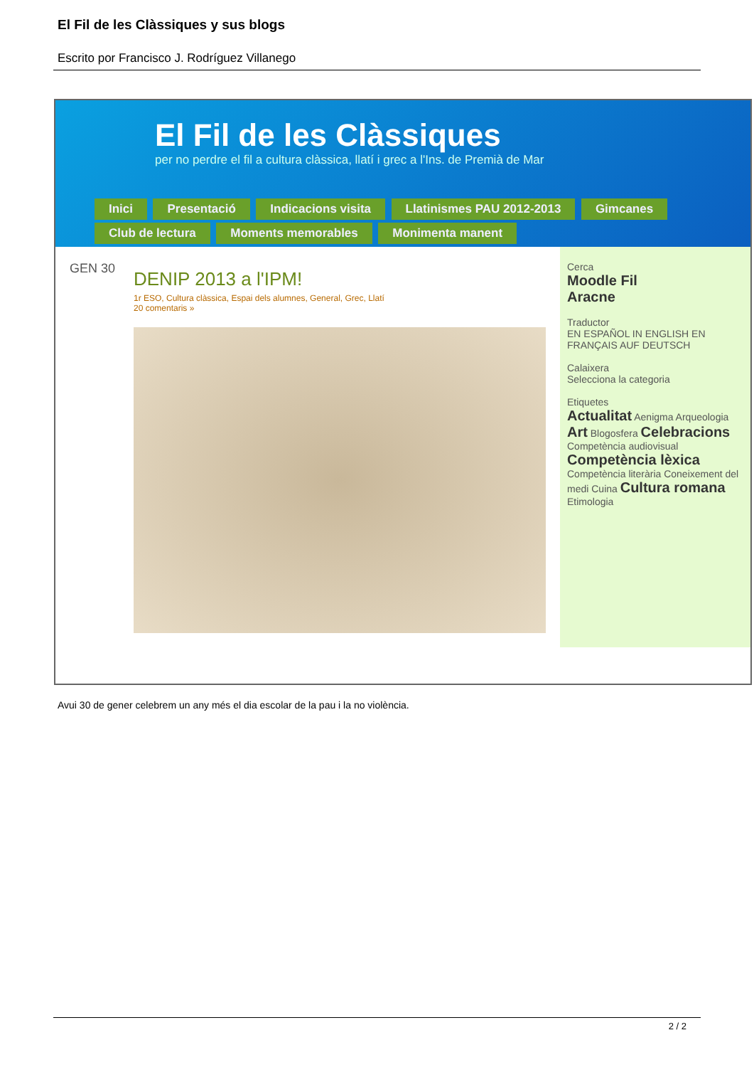El Fil de les Clàssiques y sus blogs
Escrito por Francisco J. Rodríguez Villanego
El Fil de les Clàssiques
per no perdre el fil a cultura clàssica, llatí i grec a l'Ins. de Premià de Mar
Inici Presentació Indicacions visita Llatinismes PAU 2012-2013 Gimcanes Club de lectura Moments memorables Monimenta manent
GEN 30
DENIP 2013 a l'IPM!
1r ESO, Cultura clàssica, Espai dels alumnes, General, Grec, Llatí
20 comentaris »
Cerca
Moodle Fil
Aracne
Traductor
EN ESPAÑOL IN ENGLISH EN FRANÇAIS AUF DEUTSCH
Calaixera
Selecciona la categoria
Etiquetes
Actualitat Aenigma Arqueologia Art Blogosfera Celebracions Competència audiovisual Competència lèxica Competència literària Coneixement del medi Cuina Cultura romana Etimologia
Avui 30 de gener celebrem un any més el dia escolar de la pau i la no violència.
2 / 2